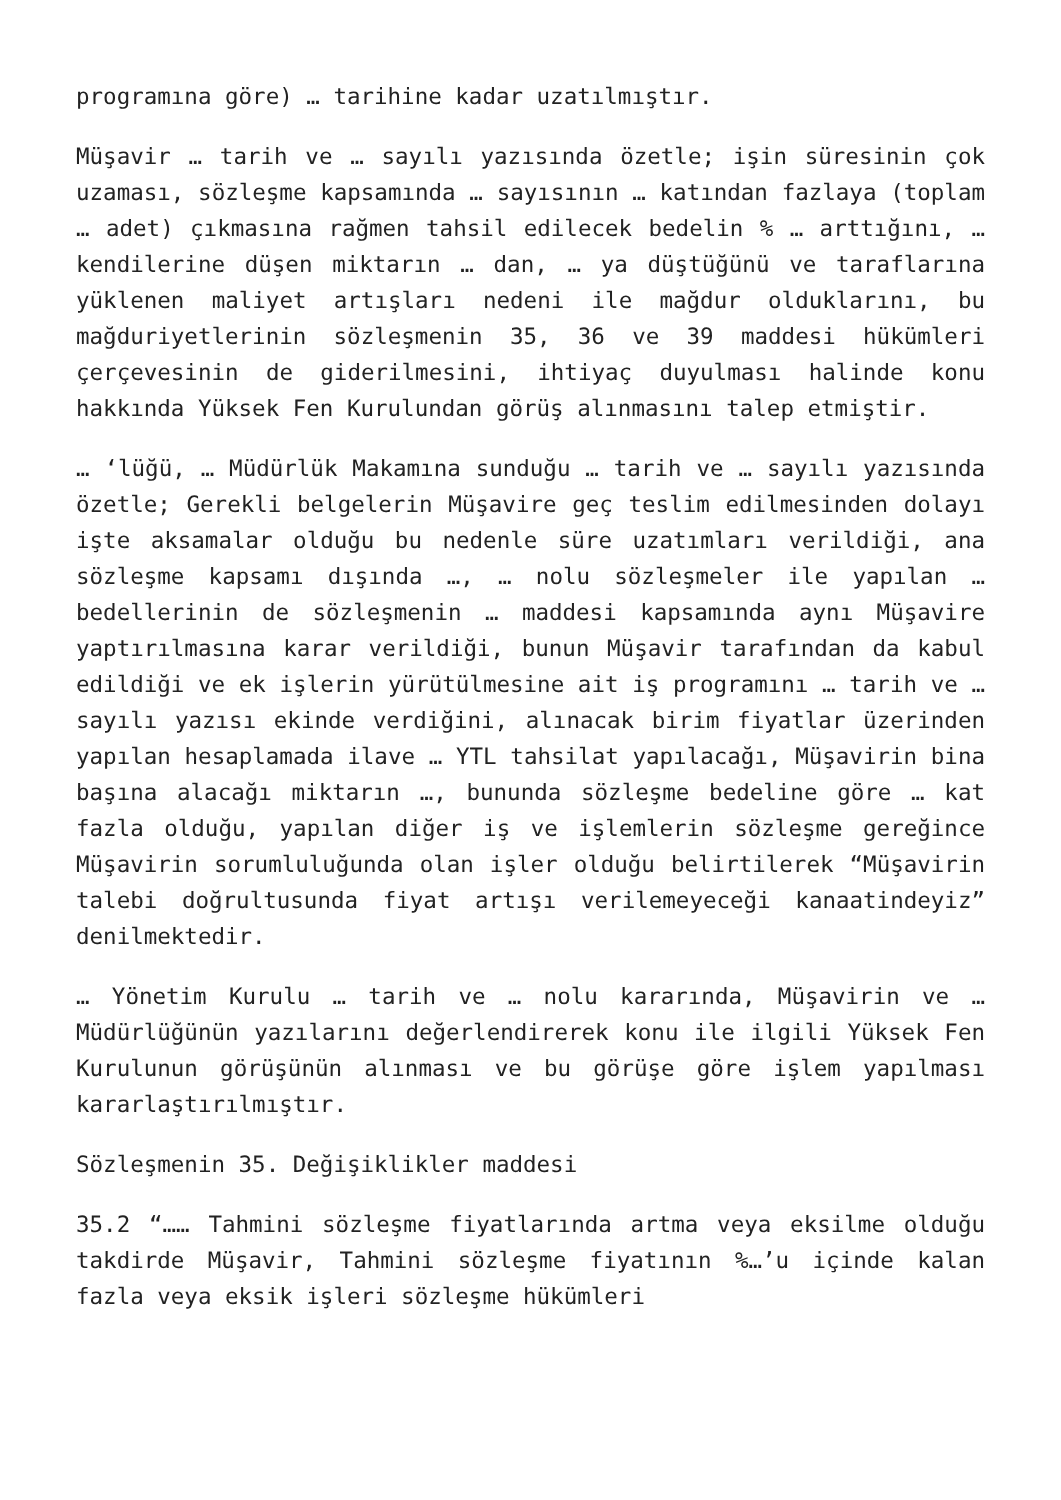programına göre) … tarihine kadar uzatılmıştır.
Müşavir … tarih ve … sayılı yazısında özetle; işin süresinin çok uzaması, sözleşme kapsamında … sayısının … katından fazlaya (toplam … adet) çıkmasına rağmen tahsil edilecek bedelin % … arttığını, … kendilerine düşen miktarın … dan, … ya düştüğünü ve taraflarına yüklenen maliyet artışları nedeni ile mağdur olduklarını, bu mağduriyetlerinin sözleşmenin 35, 36 ve 39 maddesi hükümleri çerçevesinin de giderilmesini, ihtiyaç duyulması halinde konu hakkında Yüksek Fen Kurulundan görüş alınmasını talep etmiştir.
… ‘lüğü, … Müdürlük Makamına sunduğu … tarih ve … sayılı yazısında özetle; Gerekli belgelerin Müşavire geç teslim edilmesinden dolayı işte aksamalar olduğu bu nedenle süre uzatımları verildiği, ana sözleşme kapsamı dışında …, … nolu sözleşmeler ile yapılan …bedellerinin de sözleşmenin … maddesi kapsamında aynı Müşavire yaptırılmasına karar verildiği, bunun Müşavir tarafından da kabul edildiği ve ek işlerin yürütülmesine ait iş programını … tarih ve … sayılı yazısı ekinde verdiğini, alınacak birim fiyatlar üzerinden yapılan hesaplamada ilave … YTL tahsilat yapılacağı, Müşavirin bina başına alacağı miktarın …, bununda sözleşme bedeline göre … kat fazla olduğu, yapılan diğer iş ve işlemlerin sözleşme gereğince Müşavirin sorumluluğunda olan işler olduğu belirtilerek “Müşavirin talebi doğrultusunda fiyat artışı verilemeyeceği kanaatindeyiz” denilmektedir.
… Yönetim Kurulu … tarih ve … nolu kararında, Müşavirin ve … Müdürlüğünün yazılarını değerlendirerek konu ile ilgili Yüksek Fen Kurulunun görüşünün alınması ve bu görüşe göre işlem yapılması kararlaştırılmıştır.
Sözleşmenin 35. Değişiklikler maddesi
35.2 “…… Tahmini sözleşme fiyatlarında artma veya eksilme olduğu takdirde Müşavir, Tahmini sözleşme fiyatının %…’u içinde kalan fazla veya eksik işleri sözleşme hükümleri